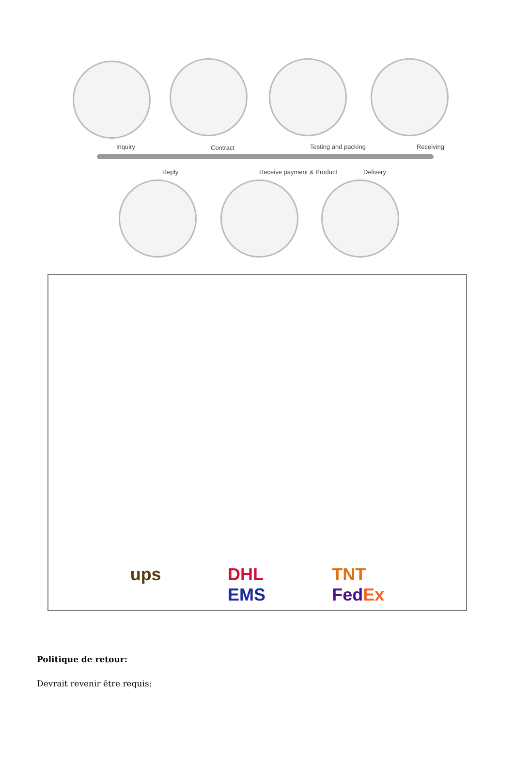Inquiry Contract Testing and packing Receiving
Reply Receive payment & Product Delivery
ups DHL
EMS TNT
Fed Ex
Politique de retour:
Devrait revenir être requis: